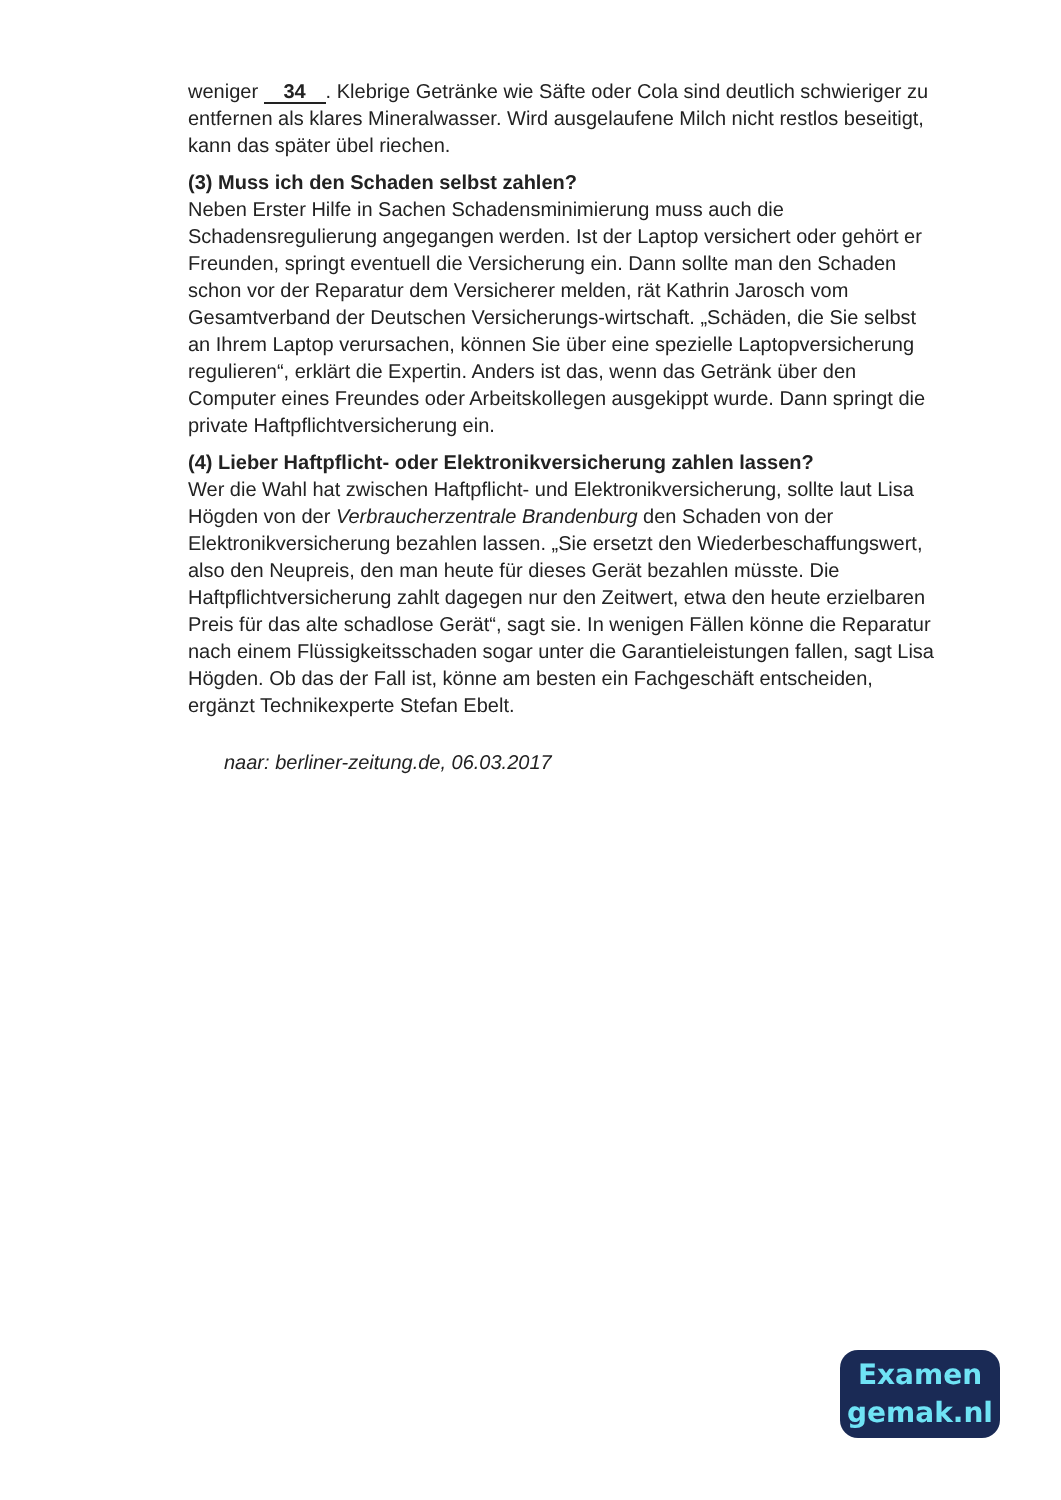weniger 34. Klebrige Getränke wie Säfte oder Cola sind deutlich schwieriger zu entfernen als klares Mineralwasser. Wird ausgelaufene Milch nicht restlos beseitigt, kann das später übel riechen.
(3) Muss ich den Schaden selbst zahlen?
Neben Erster Hilfe in Sachen Schadensminimierung muss auch die Schadensregulierung angegangen werden. Ist der Laptop versichert oder gehört er Freunden, springt eventuell die Versicherung ein. Dann sollte man den Schaden schon vor der Reparatur dem Versicherer melden, rät Kathrin Jarosch vom Gesamtverband der Deutschen Versicherungs-wirtschaft. „Schäden, die Sie selbst an Ihrem Laptop verursachen, können Sie über eine spezielle Laptopversicherung regulieren“, erklärt die Expertin. Anders ist das, wenn das Getränk über den Computer eines Freundes oder Arbeitskollegen ausgekippt wurde. Dann springt die private Haftpflichtversicherung ein.
(4) Lieber Haftpflicht- oder Elektronikversicherung zahlen lassen?
Wer die Wahl hat zwischen Haftpflicht- und Elektronikversicherung, sollte laut Lisa Högden von der Verbraucherzentrale Brandenburg den Schaden von der Elektronikversicherung bezahlen lassen. „Sie ersetzt den Wiederbeschaffungswert, also den Neupreis, den man heute für dieses Gerät bezahlen müsste. Die Haftpflichtversicherung zahlt dagegen nur den Zeitwert, etwa den heute erzielbaren Preis für das alte schadlose Gerät“, sagt sie. In wenigen Fällen könne die Reparatur nach einem Flüssigkeitsschaden sogar unter die Garantieleistungen fallen, sagt Lisa Högden. Ob das der Fall ist, könne am besten ein Fachgeschäft entscheiden, ergänzt Technikexperte Stefan Ebelt.
naar: berliner-zeitung.de, 06.03.2017
Examen
gemak.nl